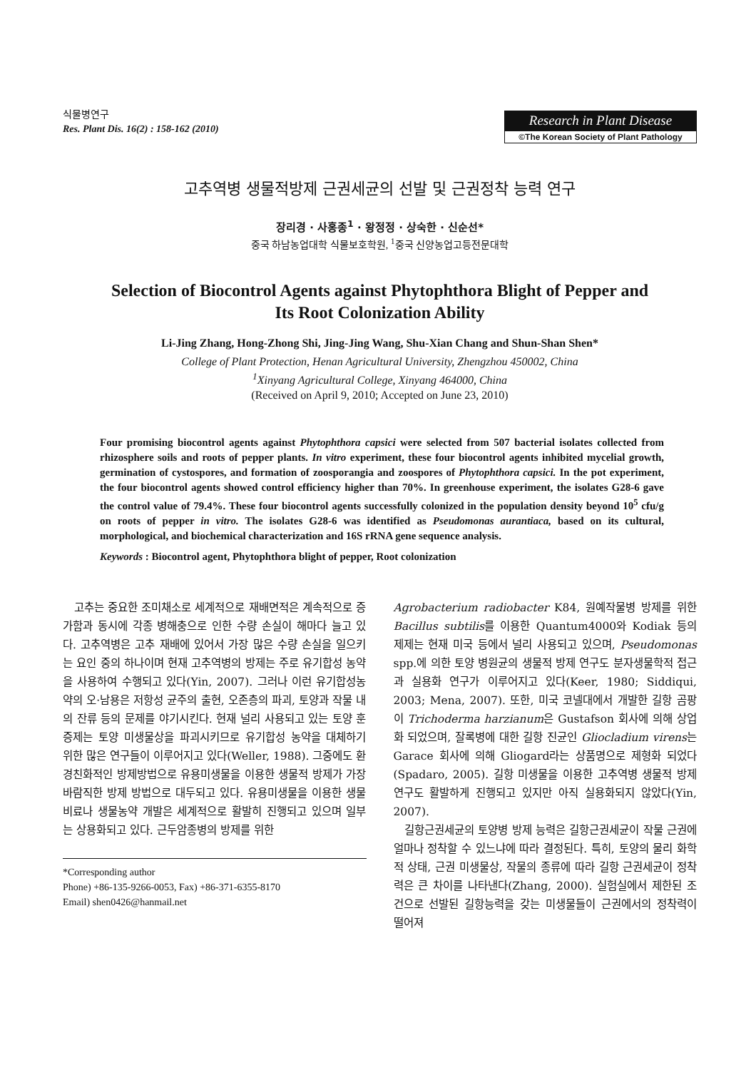식물병연구
Res. Plant Dis. 16(2) : 158-162 (2010)
Research in Plant Disease
©The Korean Society of Plant Pathology
고추역병 생물적방제 근권세균의 선발 및 근권정착 능력 연구
장리경 · 사홍종<sup>1</sup> · 왕정정 · 상숙한 · 신순선*
중국 하남농업대학 식물보호학원, <sup>1</sup>중국 신양농업고등전문대학
Selection of Biocontrol Agents against Phytophthora Blight of Pepper and
Its Root Colonization Ability
Li-Jing Zhang, Hong-Zhong Shi, Jing-Jing Wang, Shu-Xian Chang and Shun-Shan Shen*
College of Plant Protection, Henan Agricultural University, Zhengzhou 450002, China
<sup>1</sup> Xinyang Agricultural College, Xinyang 464000, China
(Received on April 9, 2010; Accepted on June 23, 2010)
Four promising biocontrol agents against Phytophthora capsici were selected from 507 bacterial isolates collected from rhizosphere soils and roots of pepper plants. In vitro experiment, these four biocontrol agents inhibited mycelial growth, germination of cystospores, and formation of zoosporangia and zoospores of Phytophthora capsici. In the pot experiment, the four biocontrol agents showed control efficiency higher than 70%. In greenhouse experiment, the isolates G28-6 gave the control value of 79.4%. These four biocontrol agents successfully colonized in the population density beyond 10<sup>5</sup> cfu/g on roots of pepper in vitro. The isolates G28-6 was identified as Pseudomonas aurantiaca, based on its cultural, morphological, and biochemical characterization and 16S rRNA gene sequence analysis.
Keywords : Biocontrol agent, Phytophthora blight of pepper, Root colonization
고추는 중요한 조미채소로 세계적으로 재배면적은 계속적으로 증가함과 동시에 각종 병해충으로 인한 수량 손실이 해마다 늘고 있다. 고추역병은 고추 재배에 있어서 가장 많은 수량 손실을 일으키는 요인 중의 하나이며 현재 고추역병의 방제는 주로 유기합성 농약을 사용하여 수행되고 있다(Yin, 2007). 그러나 이런 유기합성농약의 오·남용은 저항성 균주의 출현, 오존층의 파괴, 토양과 작물 내의 잔류 등의 문제를 야기시킨다. 현재 널리 사용되고 있는 토양 훈증제는 토양 미생물상을 파괴시키므로 유기합성 농약을 대체하기 위한 많은 연구들이 이루어지고 있다(Weller, 1988). 그중에도 환경친화적인 방제방법으로 유용미생물을 이용한 생물적 방제가 가장 바람직한 방제 방법으로 대두되고 있다. 유용미생물을 이용한 생물비료나 생물농약 개발은 세계적으로 활발히 진행되고 있으며 일부는 상용화되고 있다. 근두암종병의 방제를 위한
*Corresponding author
Phone) +86-135-9266-0053, Fax) +86-371-6355-8170
Email) shen0426@hanmail.net
Agrobacterium radiobacter K84, 원예작물병 방제를 위한 Bacillus subtilis를 이용한 Quantum4000와 Kodiak 등의 제제는 현재 미국 등에서 널리 사용되고 있으며, Pseudomonas spp.에 의한 토양 병원균의 생물적 방제 연구도 분자생물학적 접근과 실용화 연구가 이루어지고 있다(Keer, 1980; Siddiqui, 2003; Mena, 2007). 또한, 미국 코넬대에서 개발한 길항 곰팡이 Trichoderma harzianum은 Gustafson 회사에 의해 상업화 되었으며, 잘록병에 대한 길항 진균인 Gliocladium virens는 Garace 회사에 의해 Gliogard라는 상품명으로 제형화 되었다(Spadaro, 2005). 길항 미생물을 이용한 고추역병 생물적 방제연구도 활발하게 진행되고 있지만 아직 실용화되지 않았다(Yin, 2007).
길항근권세균의 토양병 방제 능력은 길항근권세균이 작물 근권에 얼마나 정착할 수 있느냐에 따라 결정된다. 특히, 토양의 물리 화학적 상태, 근권 미생물상, 작물의 종류에 따라 길항 근권세균이 정착력은 큰 차이를 나타낸다(Zhang, 2000). 실험실에서 제한된 조건으로 선발된 길항능력을 갖는 미생물들이 근권에서의 정착력이 떨어져